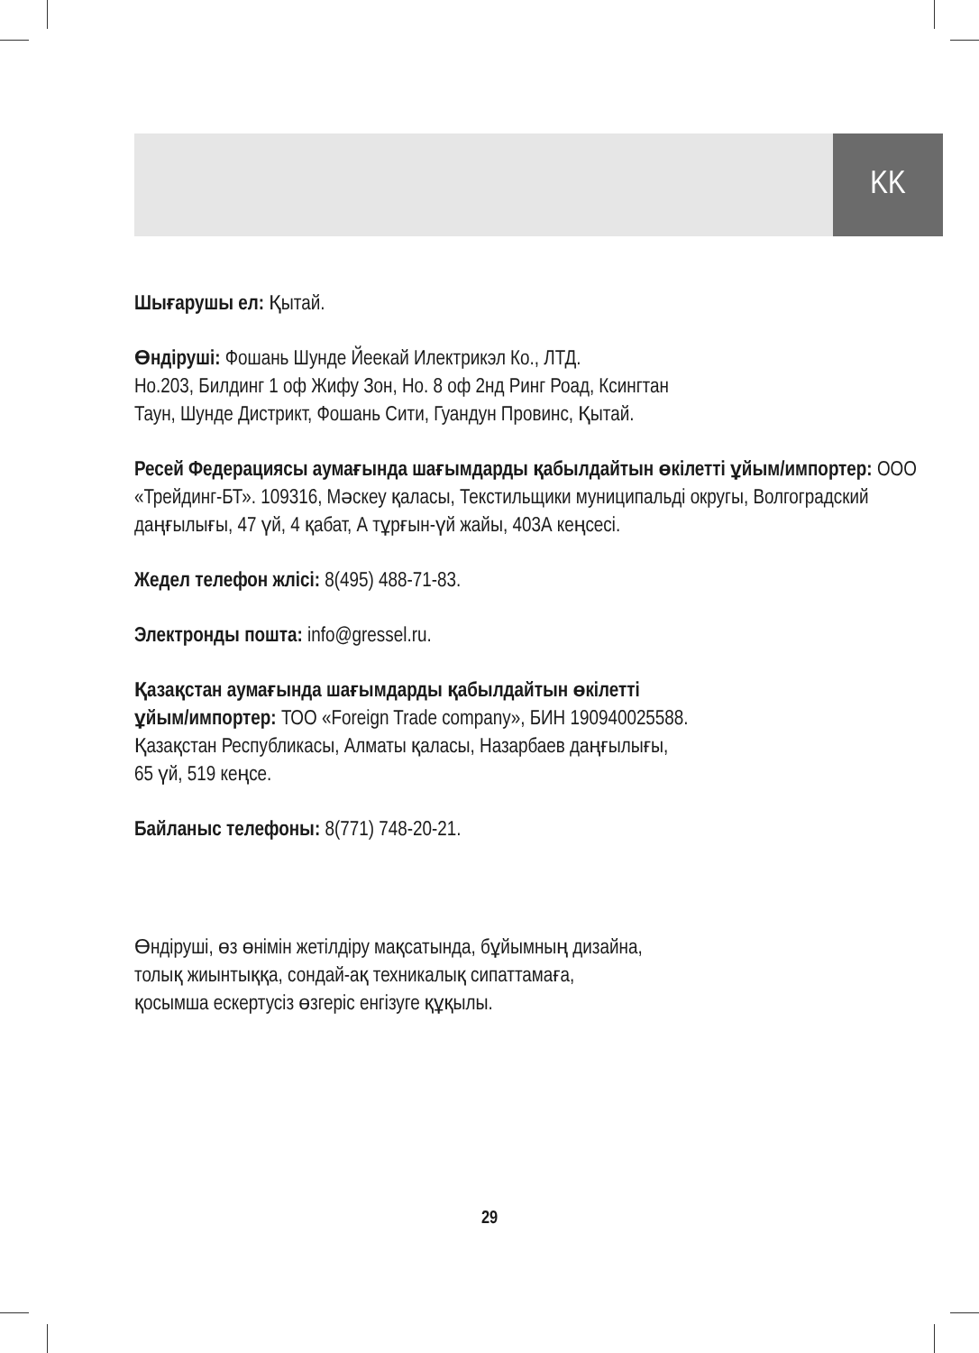KK
Шығарушы ел: Қытай.
Өндіруші: Фошань Шунде Йеекай Илектрикэл Ко., ЛТД.
Но.203, Билдинг 1 оф Жифу Зон, Но. 8 оф 2нд Ринг Роад, Ксингтан
Таун, Шунде Дистрикт, Фошань Сити, Гуандун Провинс, Қытай.
Ресей Федерациясы аумағында шағымдарды қабылдайтын өкілетті ұйым/импортер: ООО «Трейдинг-БТ». 109316, Мәскеу қаласы, Текстильщики муниципальді округы, Волгоградский даңғылығы, 47 үй, 4 қабат, А тұрғын-үй жайы, 403А кеңсесі.
Жедел телефон жлісі: 8(495) 488-71-83.
Электронды пошта: info@gressel.ru.
Қазақстан аумағында шағымдарды қабылдайтын өкілетті
ұйым/импортер: ТОО «Foreign Trade company», БИН 190940025588.
Қазақстан Республикасы, Алматы қаласы, Назарбаев даңғылығы,
65 үй, 519 кеңсе.
Байланыс телефоны: 8(771) 748-20-21.
Өндіруші, өз өнімін жетілдіру мақсатында, бұйымның дизайна,
толық жиынтыққа, сондай-ақ техникалық сипаттамаға,
қосымша ескертусіз өзгеріс енгізуге құқылы.
29